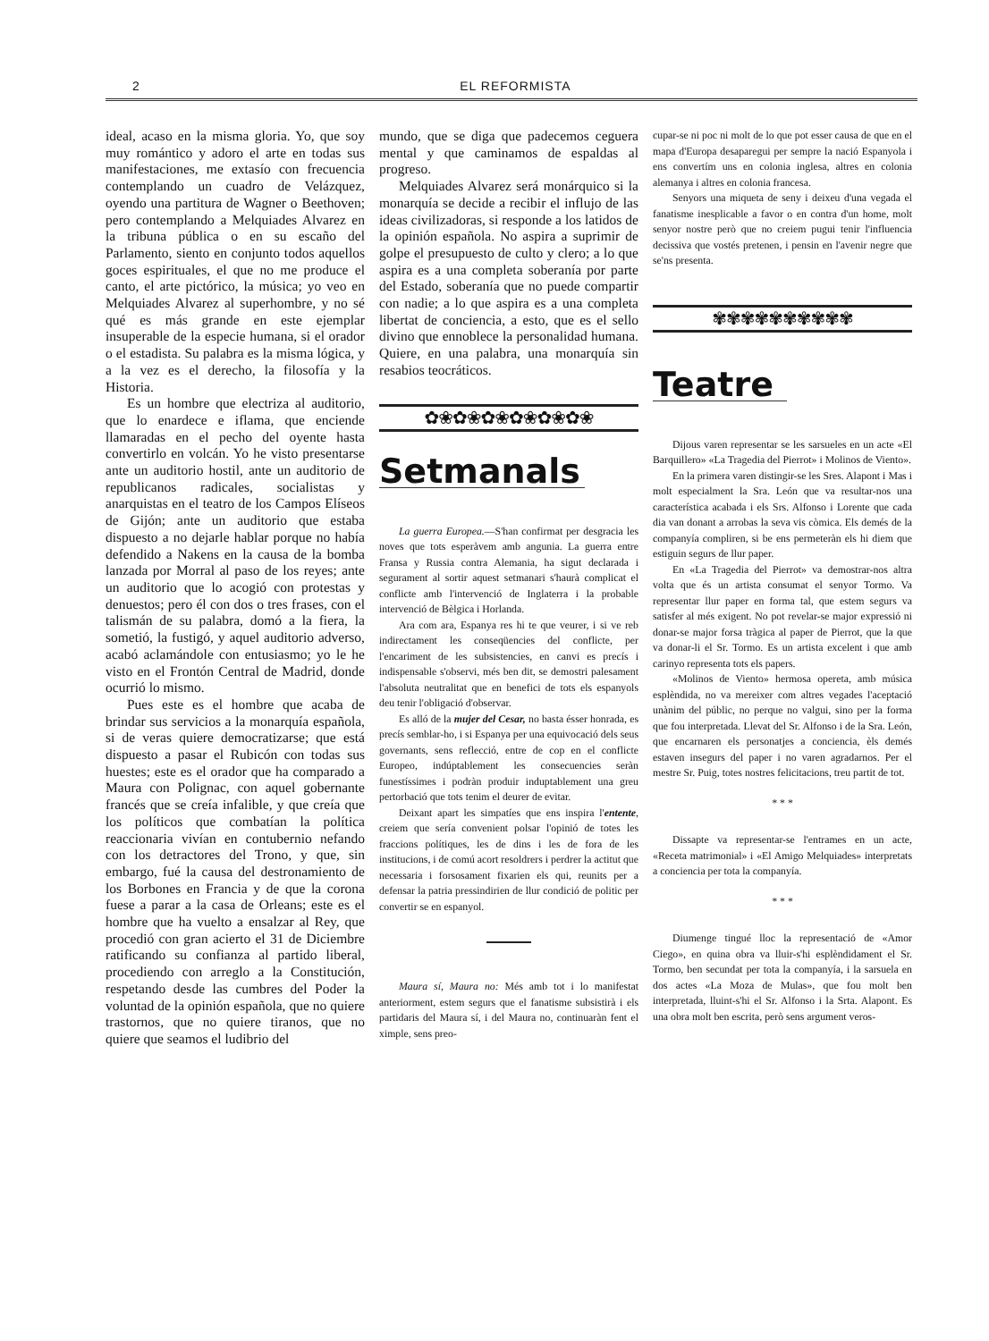2 EL REFORMISTA
ideal, acaso en la misma gloria. Yo, que soy muy romántico y adoro el arte en todas sus manifestaciones, me extasío con frecuencia contemplando un cuadro de Velázquez, oyendo una partitura de Wagner o Beethoven; pero contemplando a Melquiades Alvarez en la tribuna pública o en su escaño del Parlamento, siento en conjunto todos aquellos goces espirituales, el que no me produce el canto, el arte pictórico, la música; yo veo en Melquiades Alvarez al superhombre, y no sé qué es más grande en este ejemplar insuperable de la especie humana, si el orador o el estadista. Su palabra es la misma lógica, y a la vez es el derecho, la filosofía y la Historia.
Es un hombre que electriza al auditorio, que lo enardece e iflama, que enciende llamaradas en el pecho del oyente hasta convertirlo en volcán. Yo he visto presentarse ante un auditorio hostil, ante un auditorio de republicanos radicales, socialistas y anarquistas en el teatro de los Campos Elíseos de Gijón; ante un auditorio que estaba dispuesto a no dejarle hablar porque no había defendido a Nakens en la causa de la bomba lanzada por Morral al paso de los reyes; ante un auditorio que lo acogió con protestas y denuestos; pero él con dos o tres frases, con el talismán de su palabra, domó a la fiera, la sometió, la fustigó, y aquel auditorio adverso, acabó aclamándole con entusiasmo; yo le he visto en el Frontón Central de Madrid, donde ocurrió lo mismo.
Pues este es el hombre que acaba de brindar sus servicios a la monarquía española, si de veras quiere democratizarse; que está dispuesto a pasar el Rubicón con todas sus huestes; este es el orador que ha comparado a Maura con Polignac, con aquel gobernante francés que se creía infalible, y que creía que los políticos que combatían la política reaccionaria vivían en contubernio nefando con los detractores del Trono, y que, sin embargo, fué la causa del destronamiento de los Borbones en Francia y de que la corona fuese a parar a la casa de Orleans; este es el hombre que ha vuelto a ensalzar al Rey, que procedió con gran acierto el 31 de Diciembre ratificando su confianza al partido liberal, procediendo con arreglo a la Constitución, respetando desde las cumbres del Poder la voluntad de la opinión española, que no quiere trastornos, que no quiere tiranos, que no quiere que seamos el ludibrio del
mundo, que se diga que padecemos ceguera mental y que caminamos de espaldas al progreso.
Melquiades Alvarez será monárquico si la monarquía se decide a recibir el influjo de las ideas civilizadoras, si responde a los latidos de la opinión española. No aspira a suprimir de golpe el presupuesto de culto y clero; a lo que aspira es a una completa soberanía por parte del Estado, soberanía que no puede compartir con nadie; a lo que aspira es a una completa libertat de conciencia, a esto, que es el sello divino que ennoblece la personalidad humana. Quiere, en una palabra, una monarquía sin resabios teocráticos.
✿❀✿❀✿❀✿❀✿❀✿❀
Setmanals
La guerra Europea.—S'han confirmat per desgracia les noves que tots esperàvem amb angunia. La guerra entre Fransa y Russia contra Alemania, ha sigut declarada i segurament al sortir aquest setmanari s'haurà complicat el conflicte amb l'intervenció de Inglaterra i la probable intervenció de Bèlgica i Horlanda.
Ara com ara, Espanya res hi te que veurer, i si ve reb indirectament les conseqüencies del conflicte, per l'encariment de les subsistencies, en canvi es precís i indispensable s'observi, més ben dit, se demostri palesament l'absoluta neutralitat que en benefici de tots els espanyols deu tenir l'obligació d'observar.
Es alló de la mujer del Cesar, no basta ésser honrada, es precís semblar-ho, i si Espanya per una equivocació dels seus governants, sens reflecció, entre de cop en el conflicte Europeo, indúptablement les consecuencies seràn funestíssimes i podràn produir induptablement una greu pertorbació que tots tenim el deurer de evitar.
Deixant apart les simpatíes que ens inspira l'entente, creiem que sería convenient polsar l'opinió de totes les fraccions polítiques, les de dins i les de fora de les institucions, i de comú acort resoldrers i perdrer la actitut que necessaria i forsosament fixarien els qui, reunits per a defensar la patria pressindirien de llur condició de politic per convertir se en espanyol.
Maura sí, Maura no: Més amb tot i lo manifestat anteriorment, estem segurs que el fanatisme subsistirà i els partidaris del Maura sí, i del Maura no, continuaràn fent el ximple, sens preo-
cupar-se ni poc ni molt de lo que pot esser causa de que en el mapa d'Europa desaparegui per sempre la nació Espanyola i ens convertím uns en colonia inglesa, altres en colonia alemanya i altres en colonia francesa.
Senyors una miqueta de seny i deixeu d'una vegada el fanatisme inesplicable a favor o en contra d'un home, molt senyor nostre però que no creiem pugui tenir l'influencia decissiva que vostés pretenen, i pensin en l'avenir negre que se'ns presenta.
✾✾✾✾✾✾✾✾✾✾
Teatre
Dijous varen representar se les sarsueles en un acte «El Barquillero» «La Tragedia del Pierrot» i Molinos de Viento».
En la primera varen distingir-se les Sres. Alapont i Mas i molt especialment la Sra. León que va resultar-nos una característica acabada i els Srs. Alfonso i Lorente que cada dia van donant a arrobas la seva vis còmica. Els demés de la companyía compliren, si be ens permeteràn els hi diem que estiguin segurs de llur paper.
En «La Tragedia del Pierrot» va demostrar-nos altra volta que és un artista consumat el senyor Tormo. Va representar llur paper en forma tal, que estem segurs va satisfer al més exigent. No pot revelar-se major expressió ni donar-se major forsa tràgica al paper de Pierrot, que la que va donar-li el Sr. Tormo. Es un artista excelent i que amb carinyo representa tots els papers.
«Molinos de Viento» hermosa opereta, amb música esplèndida, no va mereixer com altres vegades l'aceptació unànim del públic, no perque no valgui, sino per la forma que fou interpretada. Llevat del Sr. Alfonso i de la Sra. León, que encarnaren els personatjes a conciencia, èls demés estaven insegurs del paper i no varen agradarnos. Per el mestre Sr. Puig, totes nostres felicitacions, treu partit de tot.
* * *
Dissapte va representar-se l'entrames en un acte, «Receta matrimonial» i «El Amigo Melquiades» interpretats a conciencia per tota la companyía.
* * *
Diumenge tingué lloc la representació de «Amor Ciego», en quina obra va lluir-s'hi esplèndidament el Sr. Tormo, ben secundat per tota la companyía, i la sarsuela en dos actes «La Moza de Mulas», que fou molt ben interpretada, lluint-s'hi el Sr. Alfonso i la Srta. Alapont. Es una obra molt ben escrita, però sens argument veros-